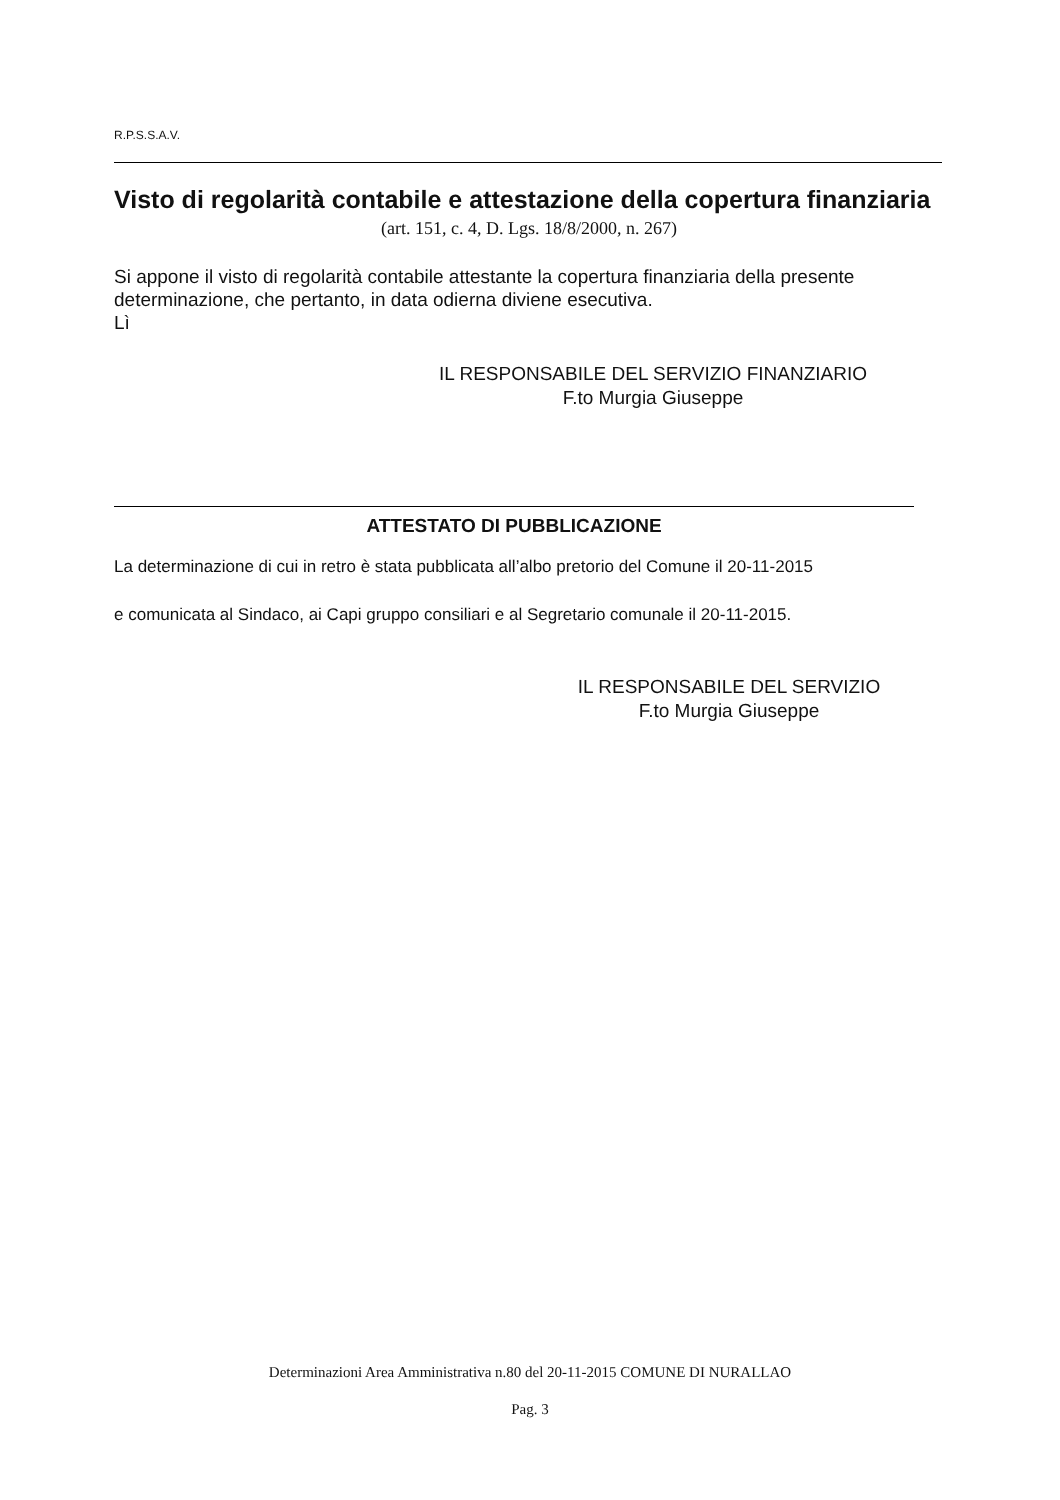R.P.S.S.A.V.
Visto di regolarità contabile e attestazione della copertura finanziaria
(art. 151, c. 4, D. Lgs. 18/8/2000, n. 267)
Si appone il visto di regolarità contabile attestante la copertura finanziaria della presente determinazione, che pertanto, in data odierna diviene esecutiva.
Lì
IL RESPONSABILE DEL SERVIZIO FINANZIARIO
F.to Murgia Giuseppe
ATTESTATO DI PUBBLICAZIONE
La determinazione di cui in retro è stata pubblicata all’albo pretorio del Comune il 20-11-2015
e comunicata al Sindaco, ai Capi gruppo consiliari e al Segretario comunale il 20-11-2015.
IL RESPONSABILE DEL SERVIZIO
F.to Murgia Giuseppe
Determinazioni Area Amministrativa n.80 del 20-11-2015 COMUNE DI NURALLAO
Pag. 3